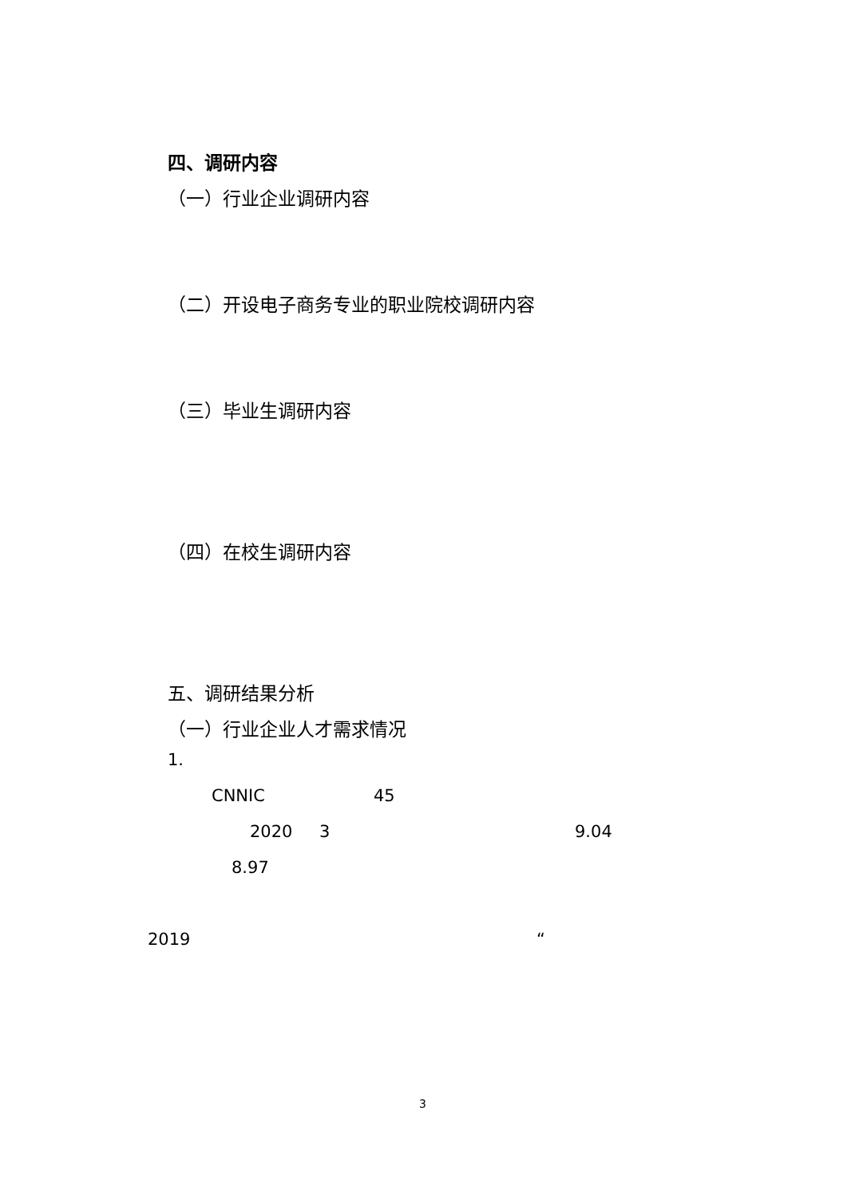四、调研内容
（一）行业企业调研内容
（二）开设电子商务专业的职业院校调研内容
（三）毕业生调研内容
（四）在校生调研内容
五、调研结果分析
（一）行业企业人才需求情况
1.
CNNIC 45
2020 3 9.04
8.97
2019 “
3